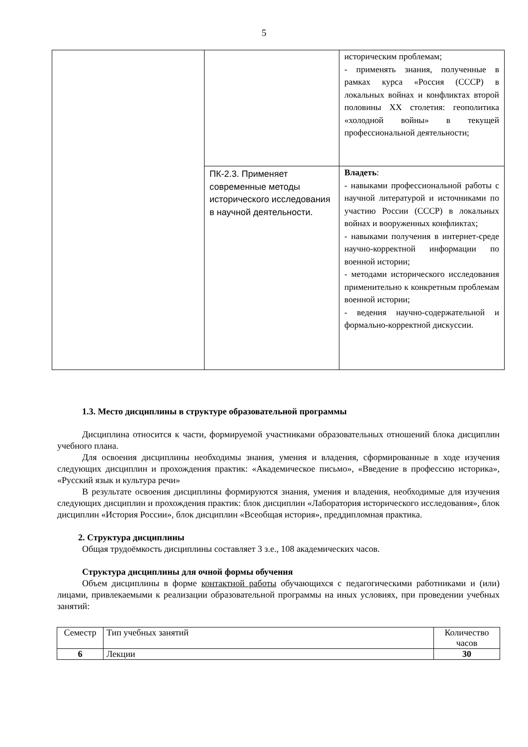5
| | | историческим проблемам; - применять знания, полученные в рамках курса «Россия (СССР) в локальных войнах и конфликтах второй половины XX столетия: геополитика «холодной войны» в текущей профессиональной деятельности; |
| | ПК-2.3. Применяет современные методы исторического исследования в научной деятельности. | Владеть : - навыками профессиональной работы с научной литературой и источниками по участию России (СССР) в локальных войнах и вооруженных конфликтах; - навыками получения в интернет-среде научно-корректной информации по военной истории; - методами исторического исследования применительно к конкретным проблемам военной истории; - ведения научно-содержательной и формально-корректной дискуссии. |
1.3. Место дисциплины в структуре образовательной программы
Дисциплина относится к части, формируемой участниками образовательных отношений блока дисциплин учебного плана.
Для освоения дисциплины необходимы знания, умения и владения, сформированные в ходе изучения следующих дисциплин и прохождения практик: «Академическое письмо», «Введение в профессию историка», «Русский язык и культура речи»
В результате освоения дисциплины формируются знания, умения и владения, необходимые для изучения следующих дисциплин и прохождения практик: блок дисциплин «Лаборатория исторического исследования», блок дисциплин «История России», блок дисциплин «Всеобщая история», преддипломная практика.
2. Структура дисциплины
Общая трудоёмкость дисциплины составляет 3 з.е., 108 академических часов.
Структура дисциплины для очной формы обучения
Объем дисциплины в форме контактной работы обучающихся с педагогическими работниками и (или) лицами, привлекаемыми к реализации образовательной программы на иных условиях, при проведении учебных занятий:
| Семестр | Тип учебных занятий | Количество часов |
| 6 | Лекции | 30 |